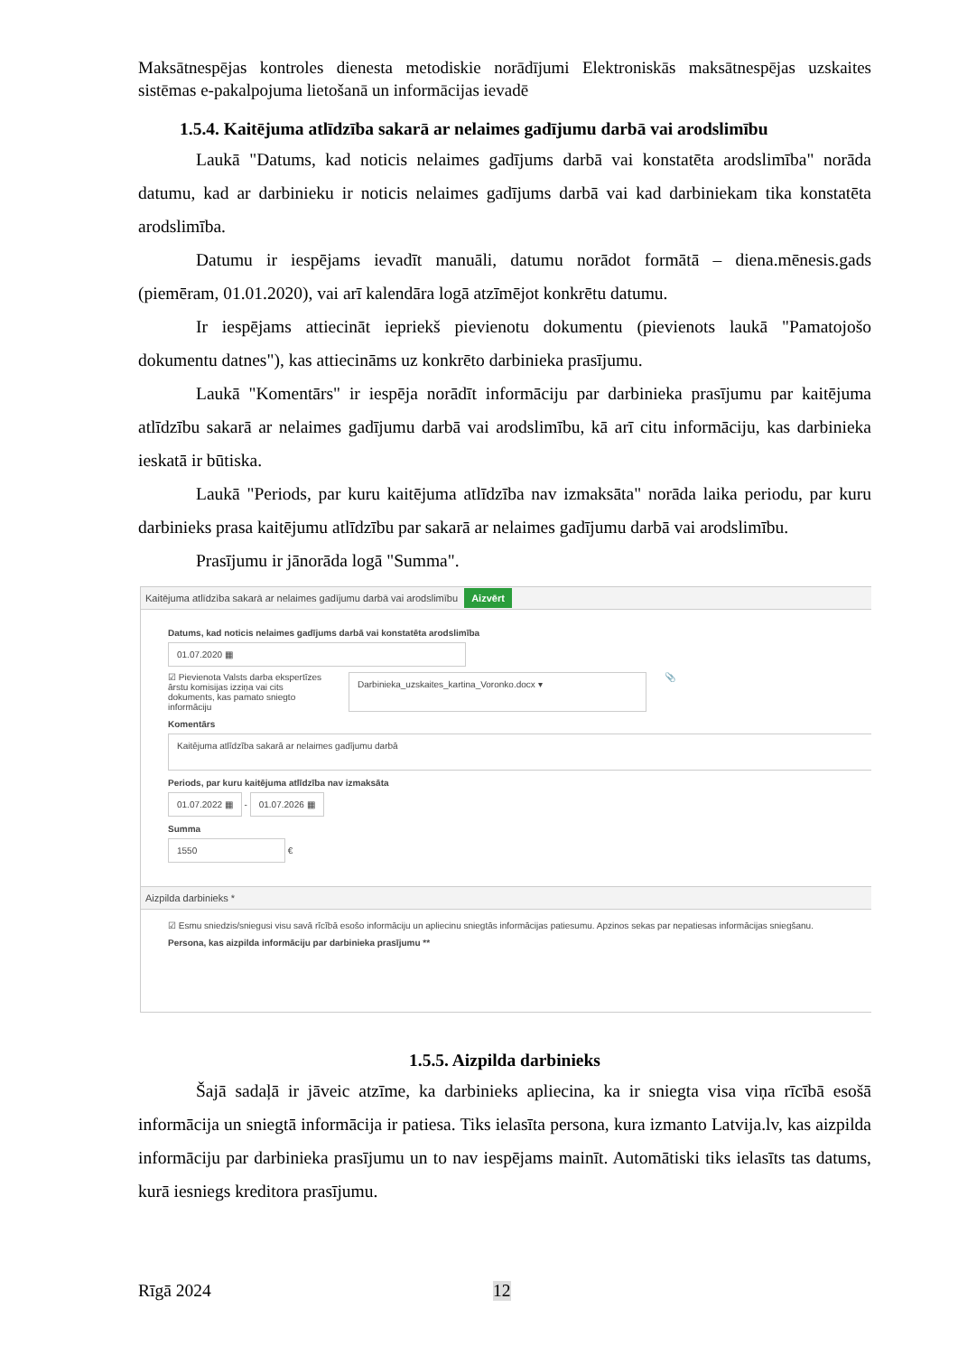Maksātnespējas kontroles dienesta metodiskie norādījumi Elektroniskās maksātnespējas uzskaites sistēmas e-pakalpojuma lietošanā un informācijas ievadē
1.5.4. Kaitējuma atlīdzība sakarā ar nelaimes gadījumu darbā vai arodslimību
Laukā "Datums, kad noticis nelaimes gadījums darbā vai konstatēta arodslimība" norāda datumu, kad ar darbinieku ir noticis nelaimes gadījums darbā vai kad darbiniekam tika konstatēta arodslimība.
Datumu ir iespējams ievadīt manuāli, datumu norādot formātā – diena.mēnesis.gads (piemēram, 01.01.2020), vai arī kalendāra logā atzīmējot konkrētu datumu.
Ir iespējams attiecināt iepriekš pievienotu dokumentu (pievienots laukā "Pamatojošo dokumentu datnes"), kas attiecināms uz konkrēto darbinieka prasījumu.
Laukā "Komentārs" ir iespēja norādīt informāciju par darbinieka prasījumu par kaitējuma atlīdzību sakarā ar nelaimes gadījumu darbā vai arodslimību, kā arī citu informāciju, kas darbinieka ieskatā ir būtiska.
Laukā "Periods, par kuru kaitējuma atlīdzība nav izmaksāta" norāda laika periodu, par kuru darbinieks prasa kaitējumu atlīdzību par sakarā ar nelaimes gadījumu darbā vai arodslimību.
Prasījumu ir jānorāda logā "Summa".
Kaitējuma atlīdzība sakarā ar nelaimes gadījumu darbā vai arodslimību Aizvērt
Datums, kad noticis nelaimes gadījums darbā vai konstatēta arodslimība
01.07.2020 ▦
☑ Pievienota Valsts darba ekspertīzes ārstu komisijas izziņa vai cits dokuments, kas pamato sniegto informāciju
Darbinieka_uzskaites_kartina_Voronko.docx ▾
📎
Komentārs
Kaitējuma atlīdzība sakarā ar nelaimes gadījumu darbā
Periods, par kuru kaitējuma atlīdzība nav izmaksāta
01.07.2022 ▦
-
01.07.2026 ▦
Summa
1550
€
Aizpilda darbinieks *
☑ Esmu sniedzis/sniegusi visu savā rīcībā esošo informāciju un apliecinu sniegtās informācijas patiesumu. Apzinos sekas par nepatiesas informācijas sniegšanu.
Persona, kas aizpilda informāciju par darbinieka prasījumu **
1.5.5. Aizpilda darbinieks
Šajā sadaļā ir jāveic atzīme, ka darbinieks apliecina, ka ir sniegta visa viņa rīcībā esošā informācija un sniegtā informācija ir patiesa. Tiks ielasīta persona, kura izmanto Latvija.lv, kas aizpilda informāciju par darbinieka prasījumu un to nav iespējams mainīt. Automātiski tiks ielasīts tas datums, kurā iesniegs kreditora prasījumu.
Rīgā 2024 12